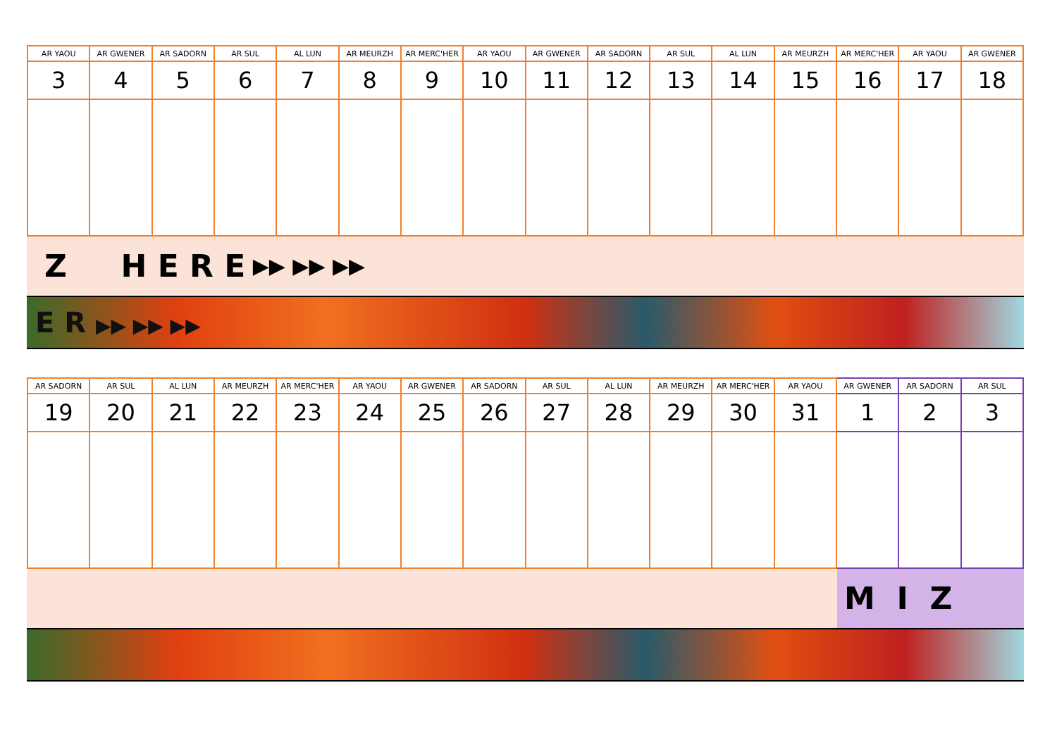| AR YAOU | AR GWENER | AR SADORN | AR SUL | AL LUN | AR MEURZH | AR MERC'HER | AR YAOU | AR GWENER | AR SADORN | AR SUL | AL LUN | AR MEURZH | AR MERC'HER | AR YAOU | AR GWENER |
| --- | --- | --- | --- | --- | --- | --- | --- | --- | --- | --- | --- | --- | --- | --- | --- |
| 3 | 4 | 5 | 6 | 7 | 8 | 9 | 10 | 11 | 12 | 13 | 14 | 15 | 16 | 17 | 18 |
Z H E R E ▶▶ ▶▶ ▶▶
E R ▶▶ ▶▶ ▶▶
| AR SADORN | AR SUL | AL LUN | AR MEURZH | AR MERC'HER | AR YAOU | AR GWENER | AR SADORN | AR SUL | AL LUN | AR MEURZH | AR MERC'HER | AR YAOU | AR GWENER | AR SADORN | AR SUL |
| --- | --- | --- | --- | --- | --- | --- | --- | --- | --- | --- | --- | --- | --- | --- | --- |
| 19 | 20 | 21 | 22 | 23 | 24 | 25 | 26 | 27 | 28 | 29 | 30 | 31 | 1 | 2 | 3 |
M I Z